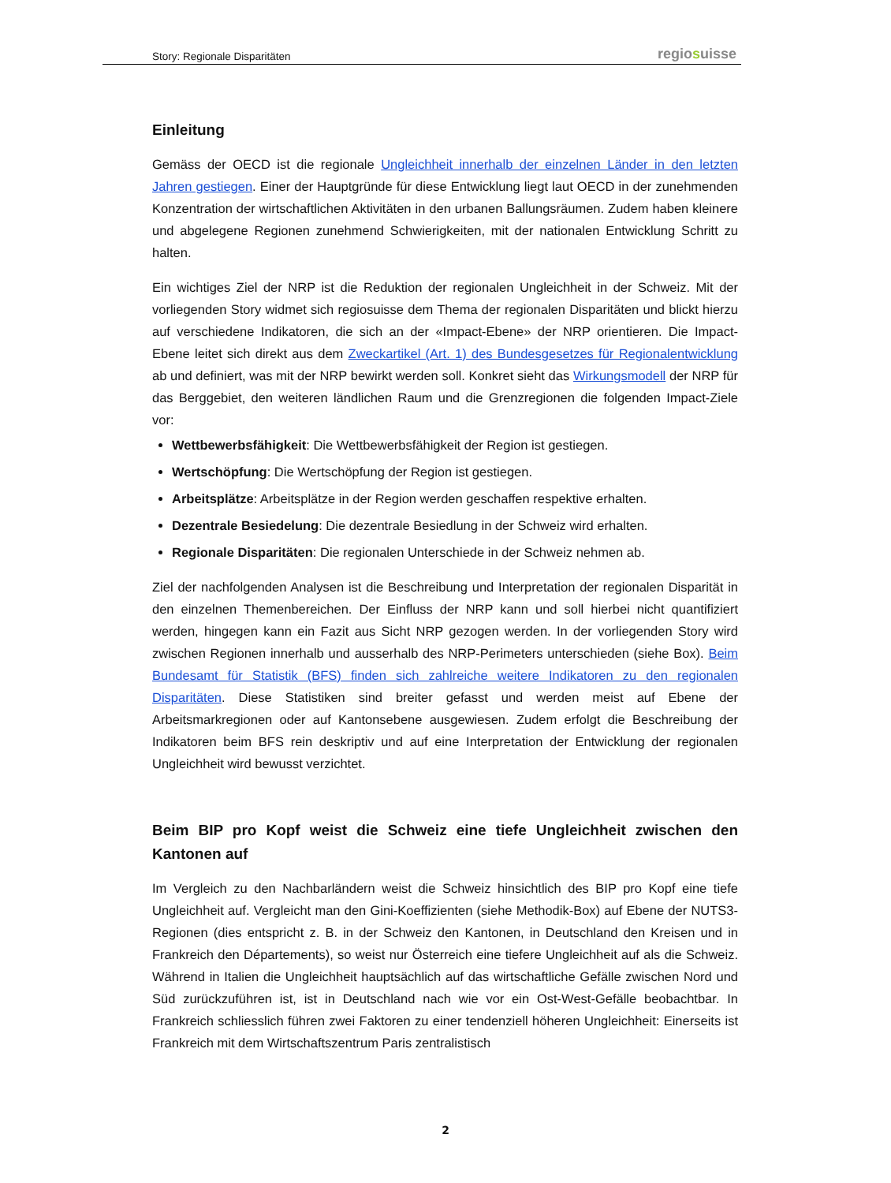Story: Regionale Disparitäten
regiosuisse
Einleitung
Gemäss der OECD ist die regionale Ungleichheit innerhalb der einzelnen Länder in den letzten Jahren gestiegen. Einer der Hauptgründe für diese Entwicklung liegt laut OECD in der zunehmenden Konzentration der wirtschaftlichen Aktivitäten in den urbanen Ballungsräumen. Zudem haben kleinere und abgelegene Regionen zunehmend Schwierigkeiten, mit der nationalen Entwicklung Schritt zu halten.
Ein wichtiges Ziel der NRP ist die Reduktion der regionalen Ungleichheit in der Schweiz. Mit der vorliegenden Story widmet sich regiosuisse dem Thema der regionalen Disparitäten und blickt hierzu auf verschiedene Indikatoren, die sich an der «Impact-Ebene» der NRP orientieren. Die Impact-Ebene leitet sich direkt aus dem Zweckartikel (Art. 1) des Bundesgesetzes für Regionalentwicklung ab und definiert, was mit der NRP bewirkt werden soll. Konkret sieht das Wirkungsmodell der NRP für das Berggebiet, den weiteren ländlichen Raum und die Grenzregionen die folgenden Impact-Ziele vor:
Wettbewerbsfähigkeit: Die Wettbewerbsfähigkeit der Region ist gestiegen.
Wertschöpfung: Die Wertschöpfung der Region ist gestiegen.
Arbeitsplätze: Arbeitsplätze in der Region werden geschaffen respektive erhalten.
Dezentrale Besiedelung: Die dezentrale Besiedlung in der Schweiz wird erhalten.
Regionale Disparitäten: Die regionalen Unterschiede in der Schweiz nehmen ab.
Ziel der nachfolgenden Analysen ist die Beschreibung und Interpretation der regionalen Disparität in den einzelnen Themenbereichen. Der Einfluss der NRP kann und soll hierbei nicht quantifiziert werden, hingegen kann ein Fazit aus Sicht NRP gezogen werden. In der vorliegenden Story wird zwischen Regionen innerhalb und ausserhalb des NRP-Perimeters unterschieden (siehe Box). Beim Bundesamt für Statistik (BFS) finden sich zahlreiche weitere Indikatoren zu den regionalen Disparitäten. Diese Statistiken sind breiter gefasst und werden meist auf Ebene der Arbeitsmarkregionen oder auf Kantonsebene ausgewiesen. Zudem erfolgt die Beschreibung der Indikatoren beim BFS rein deskriptiv und auf eine Interpretation der Entwicklung der regionalen Ungleichheit wird bewusst verzichtet.
Beim BIP pro Kopf weist die Schweiz eine tiefe Ungleichheit zwischen den Kantonen auf
Im Vergleich zu den Nachbarländern weist die Schweiz hinsichtlich des BIP pro Kopf eine tiefe Ungleichheit auf. Vergleicht man den Gini-Koeffizienten (siehe Methodik-Box) auf Ebene der NUTS3-Regionen (dies entspricht z. B. in der Schweiz den Kantonen, in Deutschland den Kreisen und in Frankreich den Départements), so weist nur Österreich eine tiefere Ungleichheit auf als die Schweiz. Während in Italien die Ungleichheit hauptsächlich auf das wirtschaftliche Gefälle zwischen Nord und Süd zurückzuführen ist, ist in Deutschland nach wie vor ein Ost-West-Gefälle beobachtbar. In Frankreich schliesslich führen zwei Faktoren zu einer tendenziell höheren Ungleichheit: Einerseits ist Frankreich mit dem Wirtschaftszentrum Paris zentralistisch
2